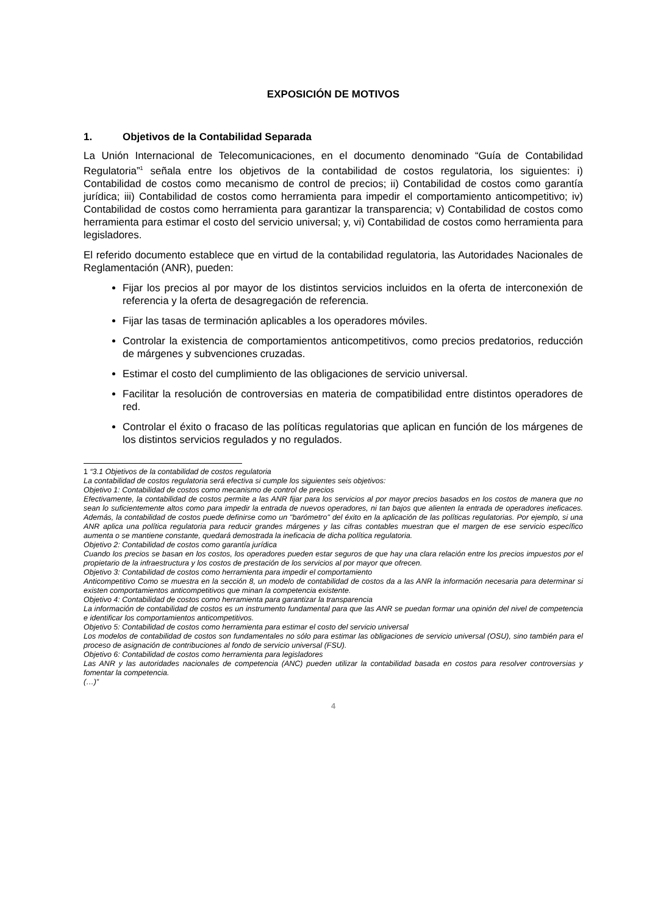EXPOSICIÓN DE MOTIVOS
1. Objetivos de la Contabilidad Separada
La Unión Internacional de Telecomunicaciones, en el documento denominado “Guía de Contabilidad Regulatoria”<sup>1</sup> señala entre los objetivos de la contabilidad de costos regulatoria, los siguientes: i) Contabilidad de costos como mecanismo de control de precios; ii) Contabilidad de costos como garantía jurídica; iii) Contabilidad de costos como herramienta para impedir el comportamiento anticompetitivo; iv) Contabilidad de costos como herramienta para garantizar la transparencia; v) Contabilidad de costos como herramienta para estimar el costo del servicio universal; y, vi) Contabilidad de costos como herramienta para legisladores.
El referido documento establece que en virtud de la contabilidad regulatoria, las Autoridades Nacionales de Reglamentación (ANR), pueden:
Fijar los precios al por mayor de los distintos servicios incluidos en la oferta de interconexión de referencia y la oferta de desagregación de referencia.
Fijar las tasas de terminación aplicables a los operadores móviles.
Controlar la existencia de comportamientos anticompetitivos, como precios predatorios, reducción de márgenes y subvenciones cruzadas.
Estimar el costo del cumplimiento de las obligaciones de servicio universal.
Facilitar la resolución de controversias en materia de compatibilidad entre distintos operadores de red.
Controlar el éxito o fracaso de las políticas regulatorias que aplican en función de los márgenes de los distintos servicios regulados y no regulados.
1 “3.1 Objetivos de la contabilidad de costos regulatoria
La contabilidad de costos regulatoria será efectiva si cumple los siguientes seis objetivos:
Objetivo 1: Contabilidad de costos como mecanismo de control de precios
Efectivamente, la contabilidad de costos permite a las ANR fijar para los servicios al por mayor precios basados en los costos de manera que no sean lo suficientemente altos como para impedir la entrada de nuevos operadores, ni tan bajos que alienten la entrada de operadores ineficaces. Además, la contabilidad de costos puede definirse como un "barómetro" del éxito en la aplicación de las políticas regulatorias. Por ejemplo, si una ANR aplica una política regulatoria para reducir grandes márgenes y las cifras contables muestran que el margen de ese servicio específico aumenta o se mantiene constante, quedará demostrada la ineficacia de dicha política regulatoria.
Objetivo 2: Contabilidad de costos como garantía jurídica
Cuando los precios se basan en los costos, los operadores pueden estar seguros de que hay una clara relación entre los precios impuestos por el propietario de la infraestructura y los costos de prestación de los servicios al por mayor que ofrecen.
Objetivo 3: Contabilidad de costos como herramienta para impedir el comportamiento
Anticompetitivo Como se muestra en la sección 8, un modelo de contabilidad de costos da a las ANR la información necesaria para determinar si existen comportamientos anticompetitivos que minan la competencia existente.
Objetivo 4: Contabilidad de costos como herramienta para garantizar la transparencia
La información de contabilidad de costos es un instrumento fundamental para que las ANR se puedan formar una opinión del nivel de competencia e identificar los comportamientos anticompetitivos.
Objetivo 5: Contabilidad de costos como herramienta para estimar el costo del servicio universal
Los modelos de contabilidad de costos son fundamentales no sólo para estimar las obligaciones de servicio universal (OSU), sino también para el proceso de asignación de contribuciones al fondo de servicio universal (FSU).
Objetivo 6: Contabilidad de costos como herramienta para legisladores
Las ANR y las autoridades nacionales de competencia (ANC) pueden utilizar la contabilidad basada en costos para resolver controversias y fomentar la competencia.
(…)”
4